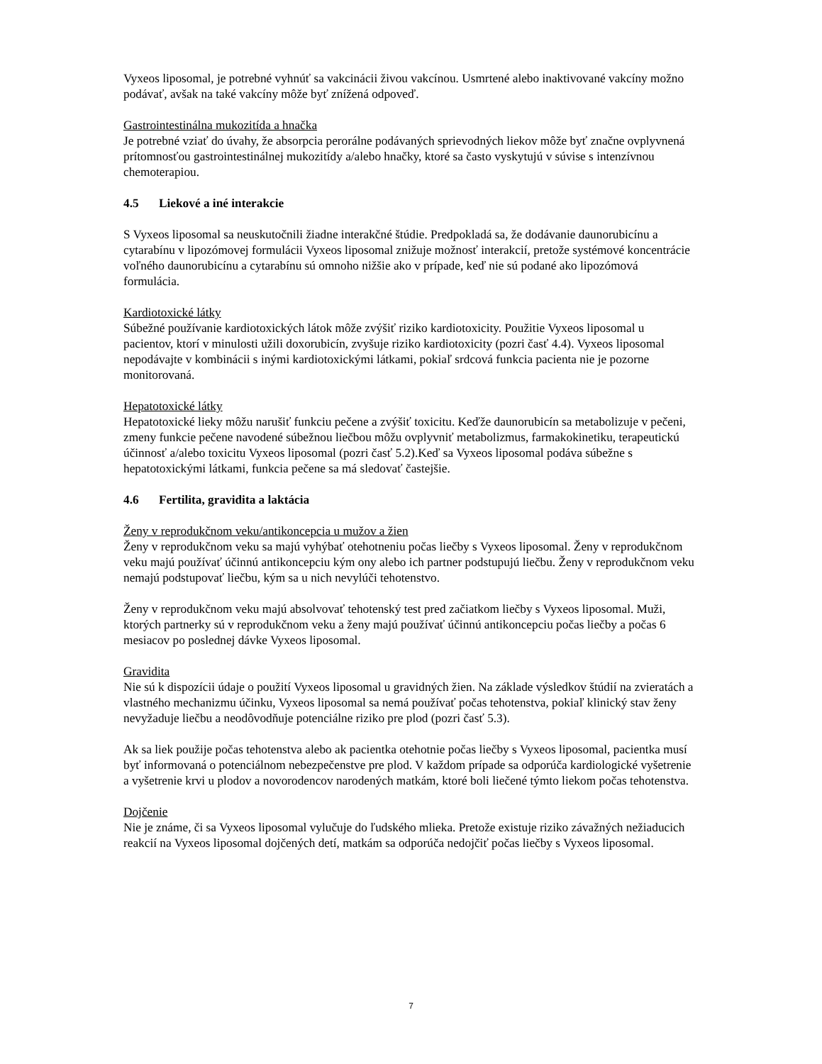Vyxeos liposomal, je potrebné vyhnúť sa vakcinácii živou vakcínou. Usmrtené alebo inaktivované vakcíny možno podávať, avšak na také vakcíny môže byť znížená odpoveď.
Gastrointestinálna mukozitída a hnačka
Je potrebné vziať do úvahy, že absorpcia perorálne podávaných sprievodných liekov môže byť značne ovplyvnená prítomnosťou gastrointestinálnej mukozitídy a/alebo hnačky, ktoré sa často vyskytujú v súvise s intenzívnou chemoterapiou.
4.5 Liekové a iné interakcie
S Vyxeos liposomal sa neuskutočnili žiadne interakčné štúdie. Predpokladá sa, že dodávanie daunorubicínu a cytarabínu v lipozómovej formulácii Vyxeos liposomal znižuje možnosť interakcií, pretože systémové koncentrácie voľného daunorubicínu a cytarabínu sú omnoho nižšie ako v prípade, keď nie sú podané ako lipozómová formulácia.
Kardiotoxické látky
Súbežné používanie kardiotoxických látok môže zvýšiť riziko kardiotoxicity. Použitie Vyxeos liposomal u pacientov, ktorí v minulosti užili doxorubicín, zvyšuje riziko kardiotoxicity (pozri časť 4.4). Vyxeos liposomal nepodávajte v kombinácii s inými kardiotoxickými látkami, pokiaľ srdcová funkcia pacienta nie je pozorne monitorovaná.
Hepatotoxické látky
Hepatotoxické lieky môžu narušiť funkciu pečene a zvýšiť toxicitu. Keďže daunorubicín sa metabolizuje v pečeni, zmeny funkcie pečene navodené súbežnou liečbou môžu ovplyvniť metabolizmus, farmakokinetiku, terapeutickú účinnosť a/alebo toxicitu Vyxeos liposomal (pozri časť 5.2).Keď sa Vyxeos liposomal podáva súbežne s hepatotoxickými látkami, funkcia pečene sa má sledovať častejšie.
4.6 Fertilita, gravidita a laktácia
Ženy v reprodukčnom veku/antikoncepcia u mužov a žien
Ženy v reprodukčnom veku sa majú vyhýbať otehotneniu počas liečby s Vyxeos liposomal. Ženy v reprodukčnom veku majú používať účinnú antikoncepciu kým ony alebo ich partner podstupujú liečbu. Ženy v reprodukčnom veku nemajú podstupovať liečbu, kým sa u nich nevylúči tehotenstvo.
Ženy v reprodukčnom veku majú absolvovať tehotenský test pred začiatkom liečby s Vyxeos liposomal. Muži, ktorých partnerky sú v reprodukčnom veku a ženy majú používať účinnú antikoncepciu počas liečby a počas 6 mesiacov po poslednej dávke Vyxeos liposomal.
Gravidita
Nie sú k dispozícii údaje o použití Vyxeos liposomal u gravidných žien. Na základe výsledkov štúdií na zvieratách a vlastného mechanizmu účinku, Vyxeos liposomal sa nemá používať počas tehotenstva, pokiaľ klinický stav ženy nevyžaduje liečbu a neodôvodňuje potenciálne riziko pre plod (pozri časť 5.3).
Ak sa liek použije počas tehotenstva alebo ak pacientka otehotnie počas liečby s Vyxeos liposomal, pacientka musí byť informovaná o potenciálnom nebezpečenstve pre plod. V každom prípade sa odporúča kardiologické vyšetrenie a vyšetrenie krvi u plodov a novorodencov narodených matkám, ktoré boli liečené týmto liekom počas tehotenstva.
Dojčenie
Nie je známe, či sa Vyxeos liposomal vylučuje do ľudského mlieka. Pretože existuje riziko závažných nežiaducich reakcií na Vyxeos liposomal dojčených detí, matkám sa odporúča nedojčiť počas liečby s Vyxeos liposomal.
7